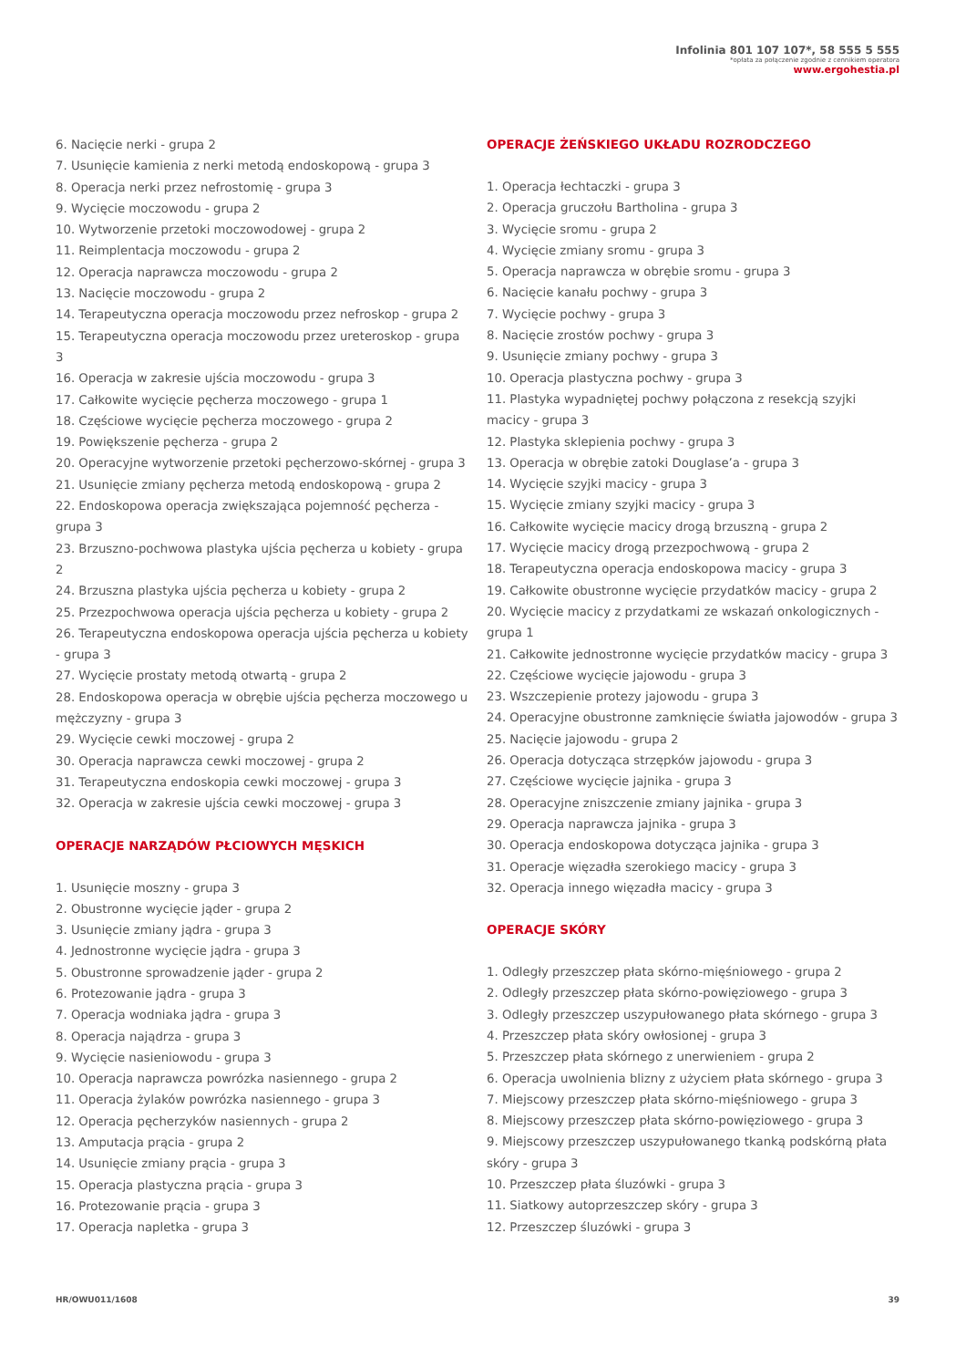Infolinia 801 107 107*, 58 555 5 555
*opłata za połączenie zgodnie z cennikiem operatora
www.ergohestia.pl
6. Nacięcie nerki - grupa 2
7. Usunięcie kamienia z nerki metodą endoskopową - grupa 3
8. Operacja nerki przez nefrostomię - grupa 3
9. Wycięcie moczowodu - grupa 2
10. Wytworzenie przetoki moczowodowej - grupa 2
11. Reimplentacja moczowodu - grupa 2
12. Operacja naprawcza moczowodu - grupa 2
13. Nacięcie moczowodu - grupa 2
14. Terapeutyczna operacja moczowodu przez nefroskop - grupa 2
15. Terapeutyczna operacja moczowodu przez ureteroskop - grupa 3
16. Operacja w zakresie ujścia moczowodu - grupa 3
17. Całkowite wycięcie pęcherza moczowego - grupa 1
18. Częściowe wycięcie pęcherza moczowego - grupa 2
19. Powiększenie pęcherza - grupa 2
20. Operacyjne wytworzenie przetoki pęcherzowo-skórnej - grupa 3
21. Usunięcie zmiany pęcherza metodą endoskopową - grupa 2
22. Endoskopowa operacja zwiększająca pojemność pęcherza - grupa 3
23. Brzuszno-pochwowa plastyka ujścia pęcherza u kobiety - grupa 2
24. Brzuszna plastyka ujścia pęcherza u kobiety - grupa 2
25. Przezpochwowa operacja ujścia pęcherza u kobiety - grupa 2
26. Terapeutyczna endoskopowa operacja ujścia pęcherza u kobiety - grupa 3
27. Wycięcie prostaty metodą otwartą - grupa 2
28. Endoskopowa operacja w obrębie ujścia pęcherza moczowego u mężczyzny - grupa 3
29. Wycięcie cewki moczowej - grupa 2
30. Operacja naprawcza cewki moczowej - grupa 2
31. Terapeutyczna endoskopia cewki moczowej - grupa 3
32. Operacja w zakresie ujścia cewki moczowej - grupa 3
OPERACJE NARZĄDÓW PŁCIOWYCH MĘSKICH
1. Usunięcie moszny - grupa 3
2. Obustronne wycięcie jąder - grupa 2
3. Usunięcie zmiany jądra - grupa 3
4. Jednostronne wycięcie jądra - grupa 3
5. Obustronne sprowadzenie jąder - grupa 2
6. Protezowanie jądra - grupa 3
7. Operacja wodniaka jądra - grupa 3
8. Operacja najądrza - grupa 3
9. Wycięcie nasieniowodu - grupa 3
10. Operacja naprawcza powrózka nasiennego - grupa 2
11. Operacja żylaków powrózka nasiennego - grupa 3
12. Operacja pęcherzyków nasiennych - grupa 2
13. Amputacja prącia - grupa 2
14. Usunięcie zmiany prącia - grupa 3
15. Operacja plastyczna prącia - grupa 3
16. Protezowanie prącia - grupa 3
17. Operacja napletka - grupa 3
OPERACJE ŻEŃSKIEGO UKŁADU ROZRODCZEGO
1. Operacja łechtaczki - grupa 3
2. Operacja gruczołu Bartholina - grupa 3
3. Wycięcie sromu - grupa 2
4. Wycięcie zmiany sromu - grupa 3
5. Operacja naprawcza w obrębie sromu - grupa 3
6. Nacięcie kanału pochwy - grupa 3
7. Wycięcie pochwy - grupa 3
8. Nacięcie zrostów pochwy - grupa 3
9. Usunięcie zmiany pochwy - grupa 3
10. Operacja plastyczna pochwy - grupa 3
11. Plastyka wypadniętej pochwy połączona z resekcją szyjki macicy - grupa 3
12. Plastyka sklepienia pochwy - grupa 3
13. Operacja w obrębie zatoki Douglase’a - grupa 3
14. Wycięcie szyjki macicy - grupa 3
15. Wycięcie zmiany szyjki macicy - grupa 3
16. Całkowite wycięcie macicy drogą brzuszną - grupa 2
17. Wycięcie macicy drogą przezpochwową - grupa 2
18. Terapeutyczna operacja endoskopowa macicy - grupa 3
19. Całkowite obustronne wycięcie przydatków macicy - grupa 2
20. Wycięcie macicy z przydatkami ze wskazań onkologicznych - grupa 1
21. Całkowite jednostronne wycięcie przydatków macicy - grupa 3
22. Częściowe wycięcie jajowodu - grupa 3
23. Wszczepienie protezy jajowodu - grupa 3
24. Operacyjne obustronne zamknięcie światła jajowodów - grupa 3
25. Nacięcie jajowodu - grupa 2
26. Operacja dotycząca strzępków jajowodu - grupa 3
27. Częściowe wycięcie jajnika - grupa 3
28. Operacyjne zniszczenie zmiany jajnika - grupa 3
29. Operacja naprawcza jajnika - grupa 3
30. Operacja endoskopowa dotycząca jajnika - grupa 3
31. Operacje więzadła szerokiego macicy - grupa 3
32. Operacja innego więzadła macicy - grupa 3
OPERACJE SKÓRY
1. Odległy przeszczep płata skórno-mięśniowego - grupa 2
2. Odległy przeszczep płata skórno-powięziowego - grupa 3
3. Odległy przeszczep uszypułowanego płata skórnego - grupa 3
4. Przeszczep płata skóry owłosionej - grupa 3
5. Przeszczep płata skórnego z unerwieniem - grupa 2
6. Operacja uwolnienia blizny z użyciem płata skórnego - grupa 3
7. Miejscowy przeszczep płata skórno-mięśniowego - grupa 3
8. Miejscowy przeszczep płata skórno-powięziowego - grupa 3
9. Miejscowy przeszczep uszypułowanego tkanką podskórną płata skóry - grupa 3
10. Przeszczep płata śluzówki - grupa 3
11. Siatkowy autoprzeszczep skóry - grupa 3
12. Przeszczep śluzówki - grupa 3
HR/OWU011/1608 39